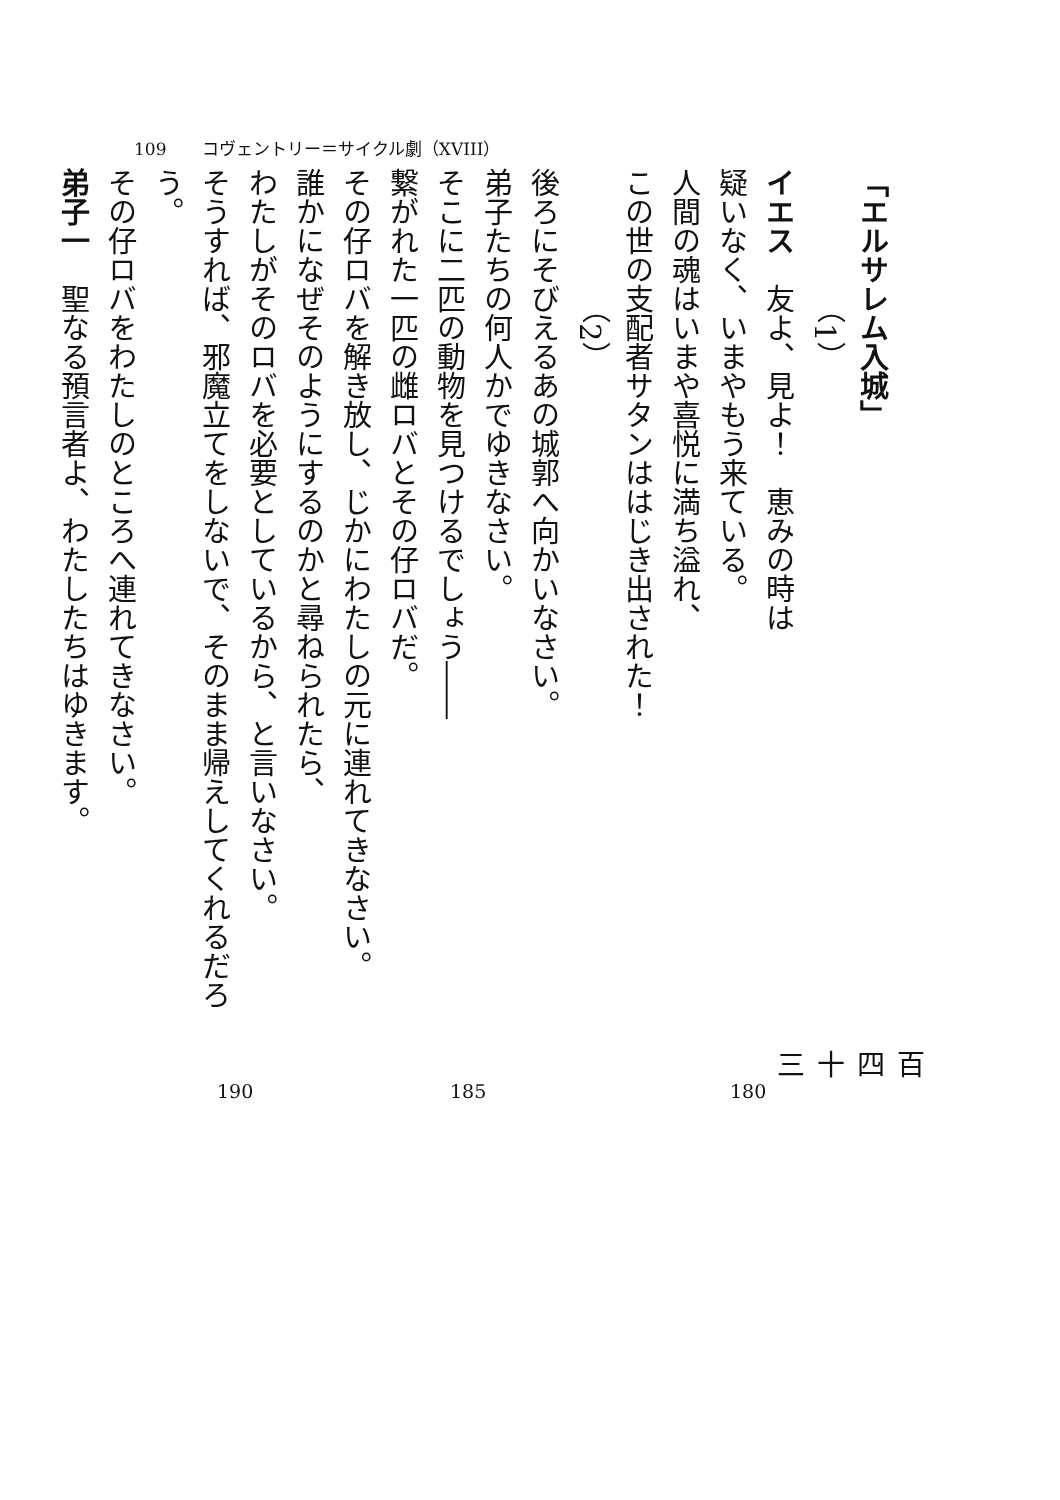109 コヴェントリー＝サイクル劇（XVIII）
「エルサレム入城」
（1）
イエス　友よ、見よ！　恵みの時は
疑いなく、いまやもう来ている。
人間の魂はいまや喜悦に満ち溢れ、
この世の支配者サタンははじき出された！
（2）
後ろにそびえるあの城郭へ向かいなさい。
弟子たちの何人かでゆきなさい。
そこに二匹の動物を見つけるでしょう――
繋がれた一匹の雌ロバとその仔ロバだ。
その仔ロバを解き放し、じかにわたしの元に連れてきなさい。
誰かになぜそのようにするのかと尋ねられたら、
わたしがそのロバを必要としているから、と言いなさい。
そうすれば、邪魔立てをしないで、そのまま帰えしてくれるだろう。
その仔ロバをわたしのところへ連れてきなさい。
弟子一　聖なる預言者よ、わたしたちはゆきます。
190 185 180
百四十三